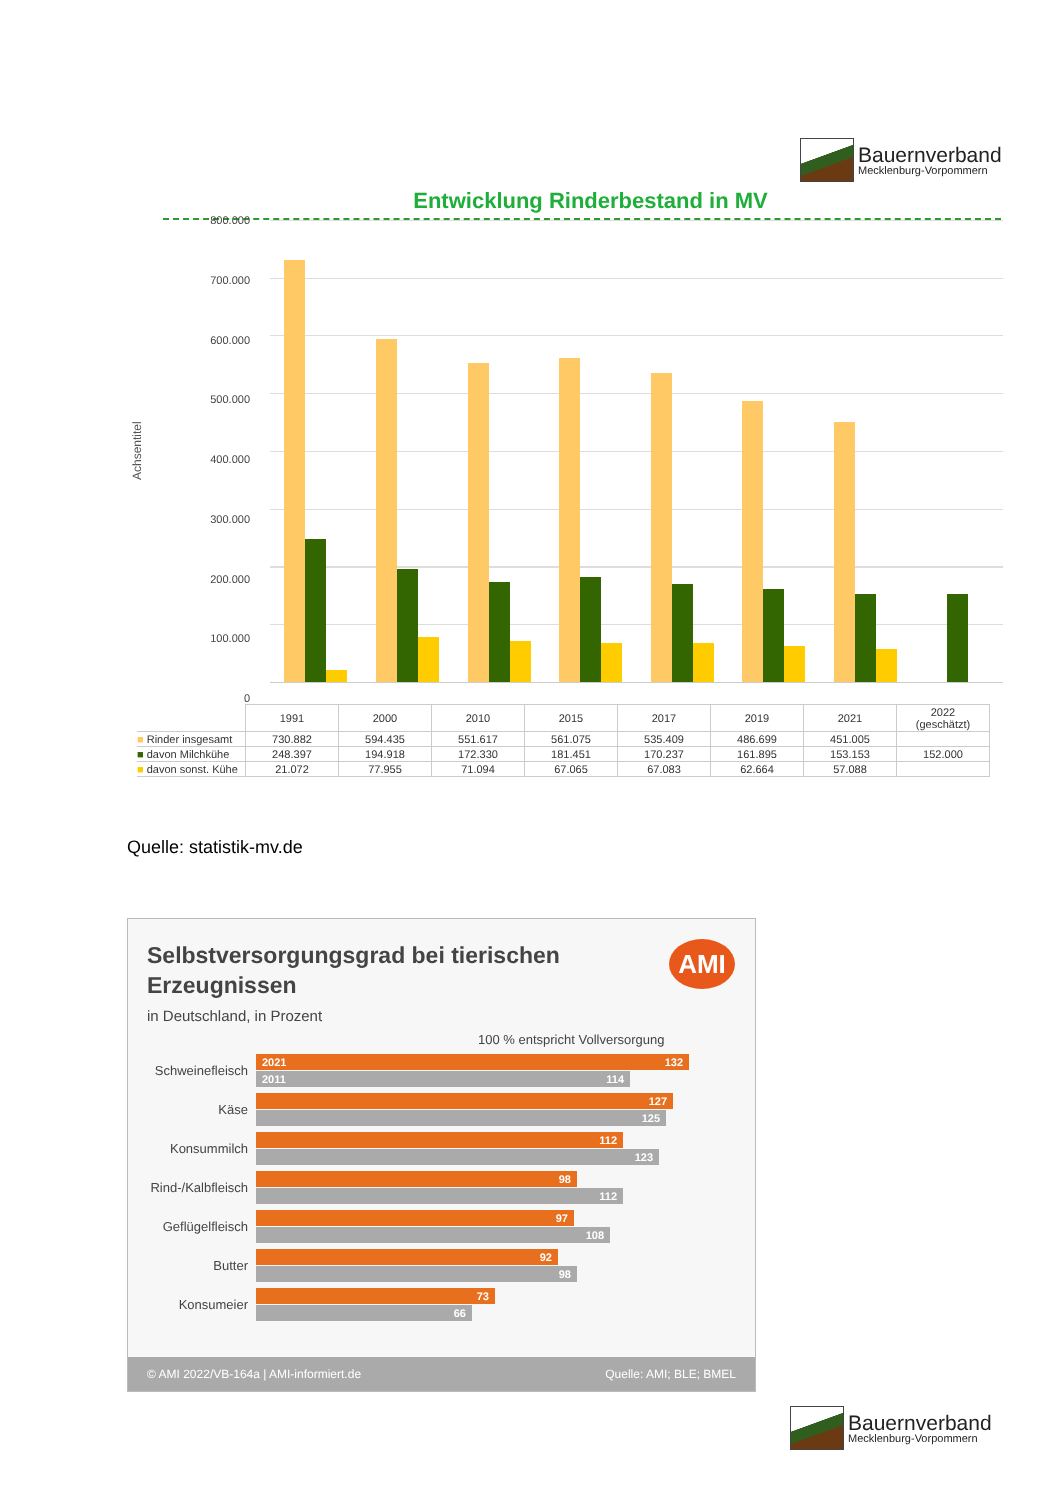Bauernverband
Mecklenburg-Vorpommern
Entwicklung Rinderbestand in MV
Achsentitel
800.000
700.000
600.000
500.000
400.000
300.000
200.000
100.000
0
| | 1991 | 2000 | 2010 | 2015 | 2017 | 2019 | 2021 | 2022 (geschätzt) |
| ■ Rinder insgesamt | 730.882 | 594.435 | 551.617 | 561.075 | 535.409 | 486.699 | 451.005 | |
| ■ davon Milchkühe | 248.397 | 194.918 | 172.330 | 181.451 | 170.237 | 161.895 | 153.153 | 152.000 |
| ■ davon sonst. Kühe | 21.072 | 77.955 | 71.094 | 67.065 | 67.083 | 62.664 | 57.088 | |
Quelle: statistik-mv.de
Selbstversorgungsgrad bei tierischen Erzeugnissen
AMI
in Deutschland, in Prozent
100 % entspricht Vollversorgung
Schweinefleisch
2021 132
2011 114
Käse
127
125
Konsummilch
112
123
Rind-/Kalbfleisch
98
112
Geflügelfleisch
97
108
Butter
92
98
Konsumeier
73
66
© AMI 2022/VB-164a | AMI-informiert.de Quelle: AMI; BLE; BMEL
Bauernverband
Mecklenburg-Vorpommern